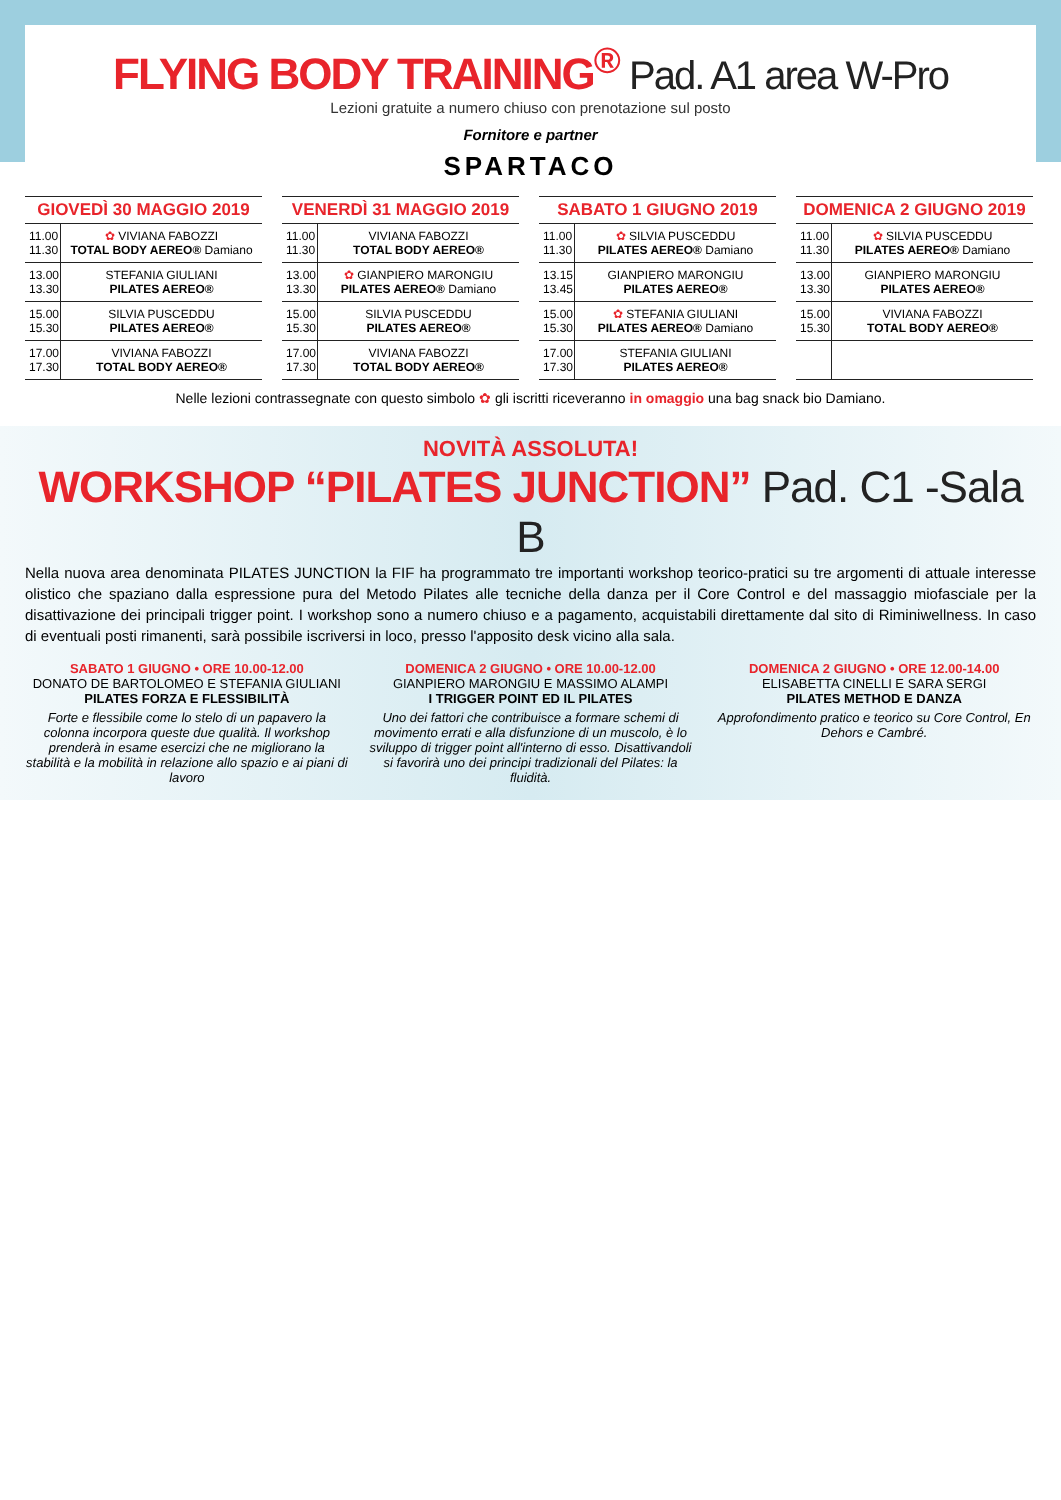FLYING BODY TRAINING<sup>®</sup> Pad. A1 area W-Pro
Lezioni gratuite a numero chiuso con prenotazione sul posto
Fornitore e partner
SPARTACO
| GIOVEDÌ 30 MAGGIO 2019 | |
| --- | --- |
| 11.00 11.30 | ✿ VIVIANA FABOZZI TOTAL BODY AEREO® Damiano |
| 13.00 13.30 | STEFANIA GIULIANI PILATES AEREO® |
| 15.00 15.30 | SILVIA PUSCEDDU PILATES AEREO® |
| 17.00 17.30 | VIVIANA FABOZZI TOTAL BODY AEREO® |
| VENERDÌ 31 MAGGIO 2019 | |
| --- | --- |
| 11.00 11.30 | VIVIANA FABOZZI TOTAL BODY AEREO® |
| 13.00 13.30 | ✿ GIANPIERO MARONGIU PILATES AEREO® Damiano |
| 15.00 15.30 | SILVIA PUSCEDDU PILATES AEREO® |
| 17.00 17.30 | VIVIANA FABOZZI TOTAL BODY AEREO® |
| SABATO 1 GIUGNO 2019 | |
| --- | --- |
| 11.00 11.30 | ✿ SILVIA PUSCEDDU PILATES AEREO® Damiano |
| 13.15 13.45 | GIANPIERO MARONGIU PILATES AEREO® |
| 15.00 15.30 | ✿ STEFANIA GIULIANI PILATES AEREO® Damiano |
| 17.00 17.30 | STEFANIA GIULIANI PILATES AEREO® |
| DOMENICA 2 GIUGNO 2019 | |
| --- | --- |
| 11.00 11.30 | ✿ SILVIA PUSCEDDU PILATES AEREO® Damiano |
| 13.00 13.30 | GIANPIERO MARONGIU PILATES AEREO® |
| 15.00 15.30 | VIVIANA FABOZZI TOTAL BODY AEREO® |
Nelle lezioni contrassegnate con questo simbolo ✿ gli iscritti riceveranno in omaggio una bag snack bio Damiano.
NOVITÀ ASSOLUTA!
WORKSHOP “PILATES JUNCTION” Pad. C1 -Sala B
Nella nuova area denominata PILATES JUNCTION la FIF ha programmato tre importanti workshop teorico-pratici su tre argomenti di attuale interesse olistico che spaziano dalla espressione pura del Metodo Pilates alle tecniche della danza per il Core Control e del massaggio miofasciale per la disattivazione dei principali trigger point. I workshop sono a numero chiuso e a pagamento, acquistabili direttamente dal sito di Riminiwellness. In caso di eventuali posti rimanenti, sarà possibile iscriversi in loco, presso l'apposito desk vicino alla sala.
SABATO 1 GIUGNO • ORE 10.00-12.00
DONATO DE BARTOLOMEO E STEFANIA GIULIANI
PILATES FORZA E FLESSIBILITÀ
Forte e flessibile come lo stelo di un papavero la colonna incorpora queste due qualità. Il workshop prenderà in esame esercizi che ne migliorano la stabilità e la mobilità in relazione allo spazio e ai piani di lavoro
DOMENICA 2 GIUGNO • ORE 10.00-12.00
GIANPIERO MARONGIU E MASSIMO ALAMPI
I TRIGGER POINT ED IL PILATES
Uno dei fattori che contribuisce a formare schemi di movimento errati e alla disfunzione di un muscolo, è lo sviluppo di trigger point all'interno di esso. Disattivandoli si favorirà uno dei principi tradizionali del Pilates: la fluidità.
DOMENICA 2 GIUGNO • ORE 12.00-14.00
ELISABETTA CINELLI E SARA SERGI
PILATES METHOD E DANZA
Approfondimento pratico e teorico su Core Control, En Dehors e Cambré.